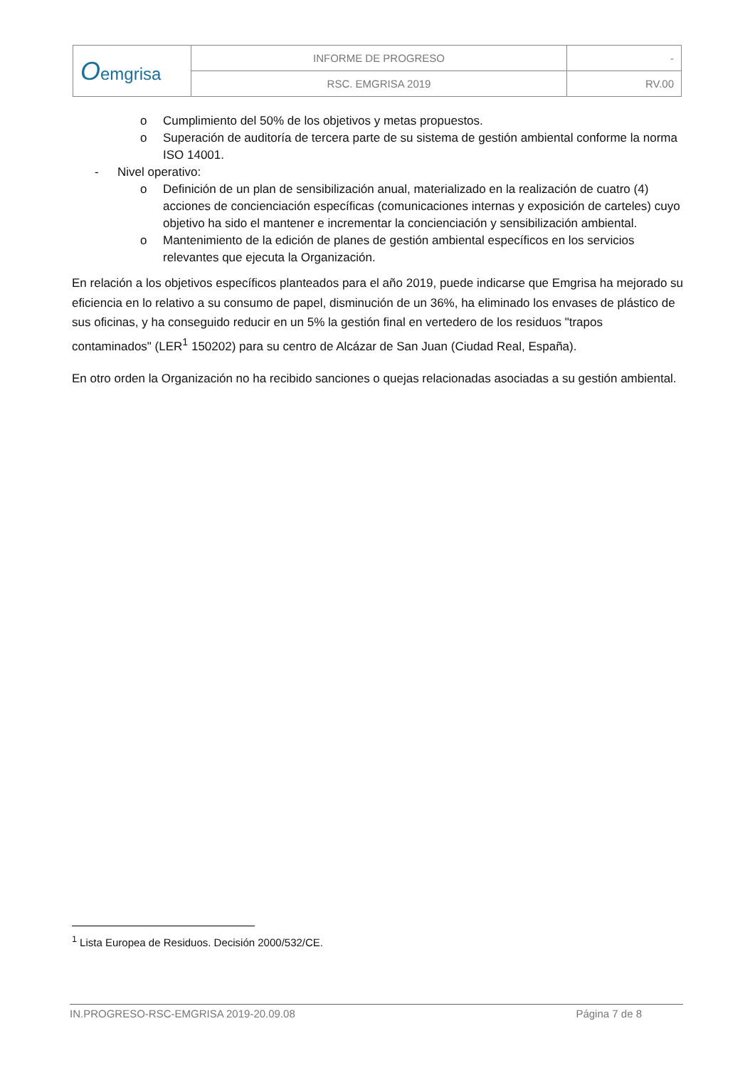| O emgrisa | INFORME DE PROGRESO | - |
| | RSC. EMGRISA 2019 | RV.00 |
o Cumplimiento del 50% de los objetivos y metas propuestos.
o Superación de auditoría de tercera parte de su sistema de gestión ambiental conforme la norma ISO 14001.
- Nivel operativo:
o Definición de un plan de sensibilización anual, materializado en la realización de cuatro (4) acciones de concienciación específicas (comunicaciones internas y exposición de carteles) cuyo objetivo ha sido el mantener e incrementar la concienciación y sensibilización ambiental.
o Mantenimiento de la edición de planes de gestión ambiental específicos en los servicios relevantes que ejecuta la Organización.
En relación a los objetivos específicos planteados para el año 2019, puede indicarse que Emgrisa ha mejorado su eficiencia en lo relativo a su consumo de papel, disminución de un 36%, ha eliminado los envases de plástico de sus oficinas, y ha conseguido reducir en un 5% la gestión final en vertedero de los residuos "trapos contaminados" (LER<sup>1</sup> 150202) para su centro de Alcázar de San Juan (Ciudad Real, España).
En otro orden la Organización no ha recibido sanciones o quejas relacionadas asociadas a su gestión ambiental.
<sup>1</sup> Lista Europea de Residuos. Decisión 2000/532/CE.
IN.PROGRESO-RSC-EMGRISA 2019-20.09.08 Página 7 de 8